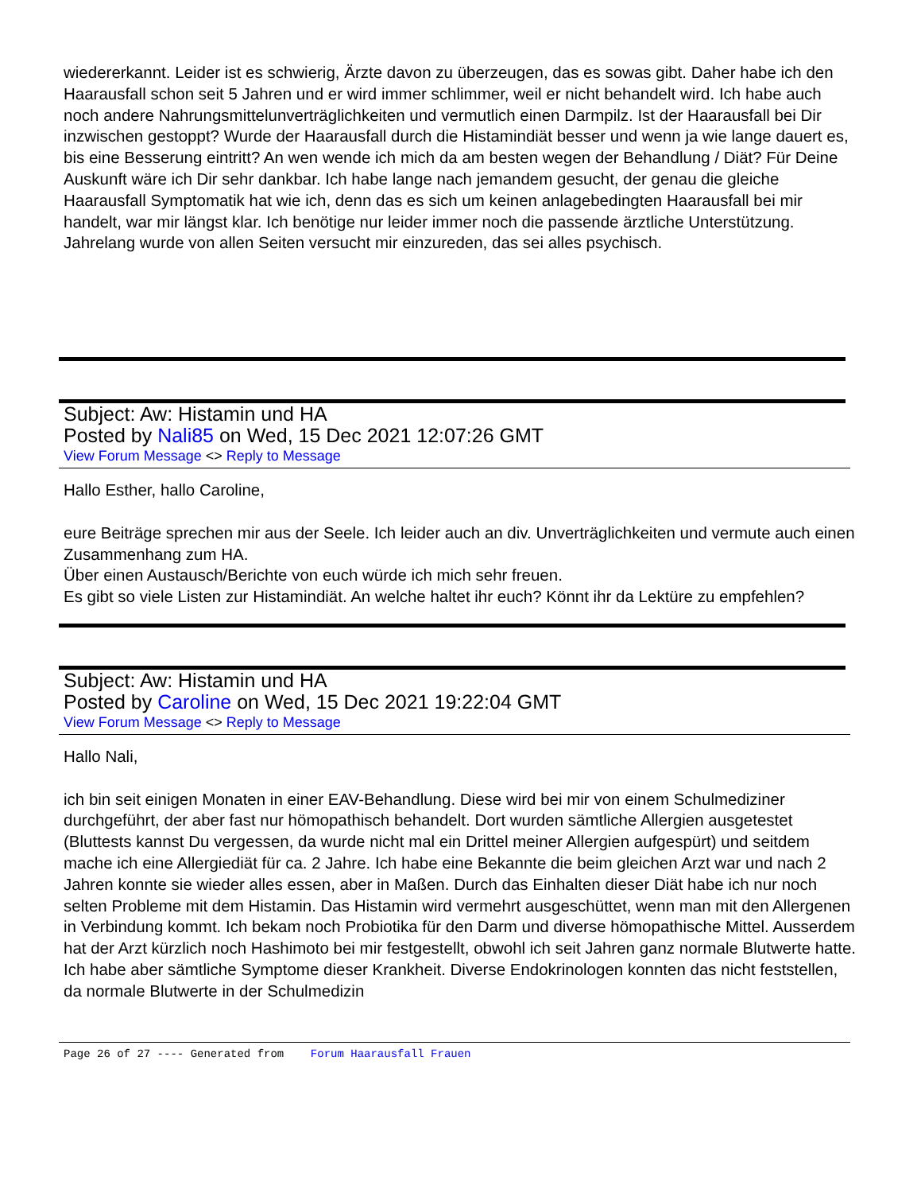wiedererkannt. Leider ist es schwierig, Ärzte davon zu überzeugen, das es sowas gibt. Daher habe ich den Haarausfall schon seit 5 Jahren und er wird immer schlimmer, weil er nicht behandelt wird. Ich habe auch noch andere Nahrungsmittelunverträglichkeiten und vermutlich einen Darmpilz. Ist der Haarausfall bei Dir inzwischen gestoppt? Wurde der Haarausfall durch die Histamindiät besser und wenn ja wie lange dauert es, bis eine Besserung eintritt? An wen wende ich mich da am besten wegen der Behandlung / Diät? Für Deine Auskunft wäre ich Dir sehr dankbar. Ich habe lange nach jemandem gesucht, der genau die gleiche Haarausfall Symptomatik hat wie ich, denn das es sich um keinen anlagebedingten Haarausfall bei mir handelt, war mir längst klar. Ich benötige nur leider immer noch die passende ärztliche Unterstützung. Jahrelang wurde von allen Seiten versucht mir einzureden, das sei alles psychisch.
Subject: Aw: Histamin und HA
Posted by Nali85 on Wed, 15 Dec 2021 12:07:26 GMT
View Forum Message <> Reply to Message
Hallo Esther, hallo Caroline,
eure Beiträge sprechen mir aus der Seele. Ich leider auch an div. Unverträglichkeiten und vermute auch einen Zusammenhang zum HA.
Über einen Austausch/Berichte von euch würde ich mich sehr freuen.
Es gibt so viele Listen zur Histamindiät. An welche haltet ihr euch? Könnt ihr da Lektüre zu empfehlen?
Subject: Aw: Histamin und HA
Posted by Caroline on Wed, 15 Dec 2021 19:22:04 GMT
View Forum Message <> Reply to Message
Hallo Nali,
ich bin seit einigen Monaten in einer EAV-Behandlung. Diese wird bei mir von einem Schulmediziner durchgeführt, der aber fast nur hömopathisch behandelt. Dort wurden sämtliche Allergien ausgetestet (Bluttests kannst Du vergessen, da wurde nicht mal ein Drittel meiner Allergien aufgespürt) und seitdem mache ich eine Allergiediät für ca. 2 Jahre. Ich habe eine Bekannte die beim gleichen Arzt war und nach 2 Jahren konnte sie wieder alles essen, aber in Maßen. Durch das Einhalten dieser Diät habe ich nur noch selten Probleme mit dem Histamin. Das Histamin wird vermehrt ausgeschüttet, wenn man mit den Allergenen in Verbindung kommt. Ich bekam noch Probiotika für den Darm und diverse hömopathische Mittel. Ausserdem hat der Arzt kürzlich noch Hashimoto bei mir festgestellt, obwohl ich seit Jahren ganz normale Blutwerte hatte. Ich habe aber sämtliche Symptome dieser Krankheit. Diverse Endokrinologen konnten das nicht feststellen, da normale Blutwerte in der Schulmedizin
Page 26 of 27 ---- Generated from Forum Haarausfall Frauen